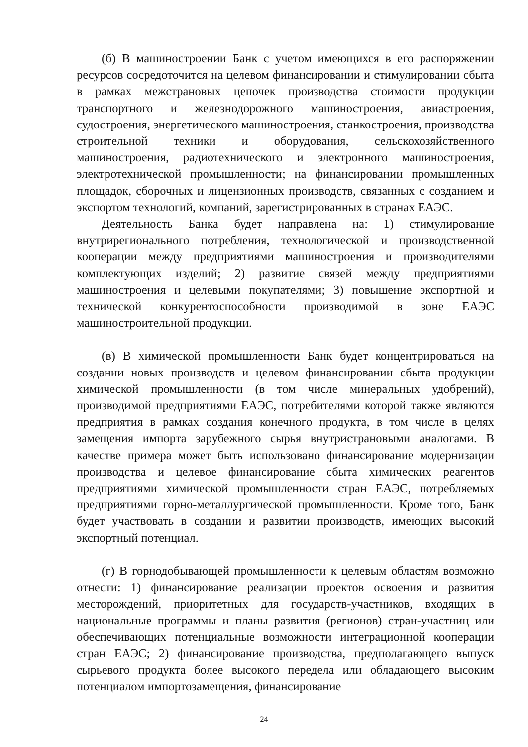(б) В машиностроении Банк с учетом имеющихся в его распоряжении ресурсов сосредоточится на целевом финансировании и стимулировании сбыта в рамках межстрановых цепочек производства стоимости продукции транспортного и железнодорожного машиностроения, авиастроения, судостроения, энергетического машиностроения, станкостроения, производства строительной техники и оборудования, сельскохозяйственного машиностроения, радиотехнического и электронного машиностроения, электротехнической промышленности; на финансировании промышленных площадок, сборочных и лицензионных производств, связанных с созданием и экспортом технологий, компаний, зарегистрированных в странах ЕАЭС.
Деятельность Банка будет направлена на: 1) стимулирование внутрирегионального потребления, технологической и производственной кооперации между предприятиями машиностроения и производителями комплектующих изделий; 2) развитие связей между предприятиями машиностроения и целевыми покупателями; 3) повышение экспортной и технической конкурентоспособности производимой в зоне ЕАЭС машиностроительной продукции.
(в) В химической промышленности Банк будет концентрироваться на создании новых производств и целевом финансировании сбыта продукции химической промышленности (в том числе минеральных удобрений), производимой предприятиями ЕАЭС, потребителями которой также являются предприятия в рамках создания конечного продукта, в том числе в целях замещения импорта зарубежного сырья внутристрановыми аналогами. В качестве примера может быть использовано финансирование модернизации производства и целевое финансирование сбыта химических реагентов предприятиями химической промышленности стран ЕАЭС, потребляемых предприятиями горно-металлургической промышленности. Кроме того, Банк будет участвовать в создании и развитии производств, имеющих высокий экспортный потенциал.
(г) В горнодобывающей промышленности к целевым областям возможно отнести: 1) финансирование реализации проектов освоения и развития месторождений, приоритетных для государств-участников, входящих в национальные программы и планы развития (регионов) стран-участниц или обеспечивающих потенциальные возможности интеграционной кооперации стран ЕАЭС; 2) финансирование производства, предполагающего выпуск сырьевого продукта более высокого передела или обладающего высоким потенциалом импортозамещения, финансирование
24